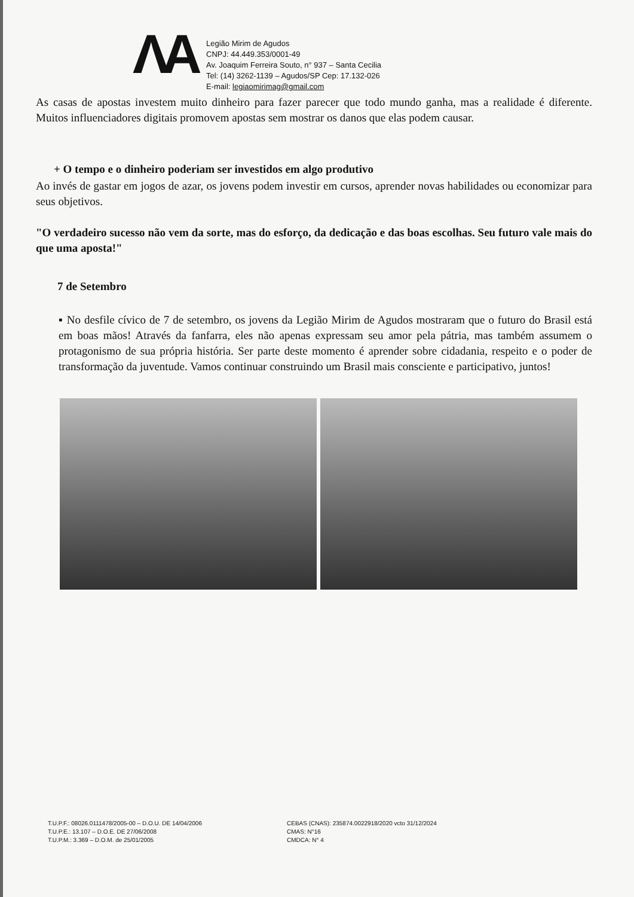ΛA
Legião Mirim de Agudos
CNPJ: 44.449.353/0001-49
Av. Joaquim Ferreira Souto, n° 937 – Santa Cecilia
Tel: (14) 3262-1139 – Agudos/SP Cep: 17.132-026
E-mail: legiaomirimag@gmail.com
As casas de apostas investem muito dinheiro para fazer parecer que todo mundo ganha, mas a realidade é diferente. Muitos influenciadores digitais promovem apostas sem mostrar os danos que elas podem causar.
+ O tempo e o dinheiro poderiam ser investidos em algo produtivo
Ao invés de gastar em jogos de azar, os jovens podem investir em cursos, aprender novas habilidades ou economizar para seus objetivos.
"O verdadeiro sucesso não vem da sorte, mas do esforço, da dedicação e das boas escolhas. Seu futuro vale mais do que uma aposta!"
7 de Setembro
▪ No desfile cívico de 7 de setembro, os jovens da Legião Mirim de Agudos mostraram que o futuro do Brasil está em boas mãos! Através da fanfarra, eles não apenas expressam seu amor pela pátria, mas também assumem o protagonismo de sua própria história. Ser parte deste momento é aprender sobre cidadania, respeito e o poder de transformação da juventude. Vamos continuar construindo um Brasil mais consciente e participativo, juntos!
T.U.P.F.: 08026.0111478/2005-00 – D.O.U. DE 14/04/2006
T.U.P.E.: 13.107 – D.O.E. DE 27/06/2008
T.U.P.M.: 3.369 – D.O.M. de 25/01/2005
CEBAS (CNAS): 235874.0022918/2020 vcto 31/12/2024
CMAS: N°16
CMDCA: N° 4